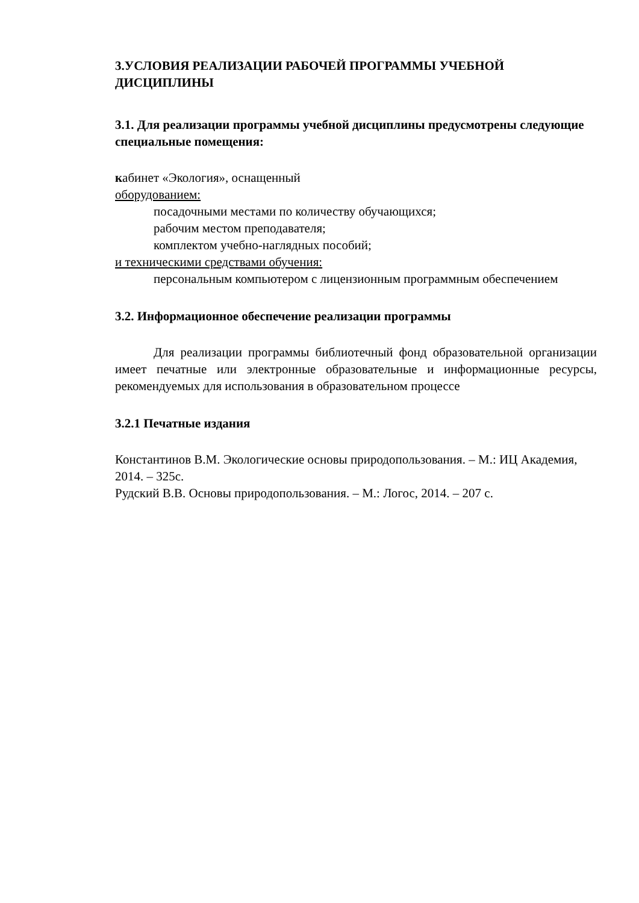3.УСЛОВИЯ РЕАЛИЗАЦИИ РАБОЧЕЙ ПРОГРАММЫ УЧЕБНОЙ ДИСЦИПЛИНЫ
3.1. Для реализации программы учебной дисциплины предусмотрены следующие специальные помещения:
кабинет «Экология», оснащенный
оборудованием:
посадочными местами по количеству обучающихся;
рабочим местом преподавателя;
комплектом учебно-наглядных пособий;
и техническими средствами обучения:
персональным компьютером с лицензионным программным обеспечением
3.2. Информационное обеспечение реализации программы
Для реализации программы библиотечный фонд образовательной организации имеет печатные или электронные образовательные и информационные ресурсы, рекомендуемых для использования в образовательном процессе
3.2.1 Печатные издания
Константинов В.М. Экологические основы природопользования. – М.: ИЦ Академия, 2014. – 325с.
Рудский В.В. Основы природопользования. – М.: Логос, 2014. – 207 с.